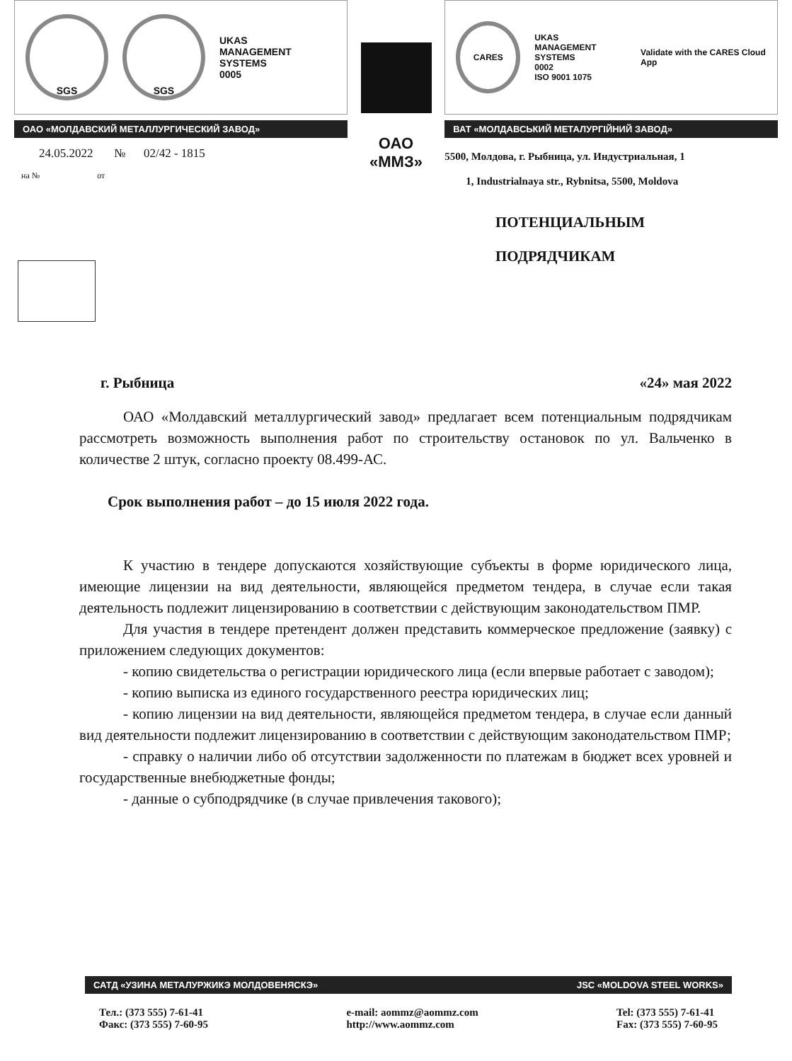SGS SGS
UKAS
MANAGEMENT SYSTEMS
0005
ОАО «МОЛДАВСКИЙ МЕТАЛЛУРГИЧЕСКИЙ ЗАВОД»
24.05.2022 № 02/42 - 1815
на № от
ОАО
«ММЗ»
CARES
UKAS
MANAGEMENT SYSTEMS
0002
ISO 9001 1075
Validate with the CARES Cloud App
ВАТ «МОЛДАВСЬКИЙ МЕТАЛУРГІЙНИЙ ЗАВОД»
5500, Молдова, г. Рыбница, ул. Индустриальная, 1
1, Industrialnaya str., Rybnitsa, 5500, Moldova
ПОТЕНЦИАЛЬНЫМ
ПОДРЯДЧИКАМ
г. Рыбница «24» мая 2022
ОАО «Молдавский металлургический завод» предлагает всем потенциальным подрядчикам рассмотреть возможность выполнения работ по строительству остановок по ул. Вальченко в количестве 2 штук, согласно проекту 08.499-АС.
Срок выполнения работ – до 15 июля 2022 года.
К участию в тендере допускаются хозяйствующие субъекты в форме юридического лица, имеющие лицензии на вид деятельности, являющейся предметом тендера, в случае если такая деятельность подлежит лицензированию в соответствии с действующим законодательством ПМР.
Для участия в тендере претендент должен представить коммерческое предложение (заявку) с приложением следующих документов:
- копию свидетельства о регистрации юридического лица (если впервые работает с заводом);
- копию выписка из единого государственного реестра юридических лиц;
- копию лицензии на вид деятельности, являющейся предметом тендера, в случае если данный вид деятельности подлежит лицензированию в соответствии с действующим законодательством ПМР;
- справку о наличии либо об отсутствии задолженности по платежам в бюджет всех уровней и государственные внебюджетные фонды;
- данные о субподрядчике (в случае привлечения такового);
САТД «УЗИНА МЕТАЛУРЖИКЭ МОЛДОВЕНЯСКЭ» JSC «MOLDOVA STEEL WORKS»
Тел.: (373 555) 7-61-41
Факс: (373 555) 7-60-95
e-mail: aommz@aommz.com
http://www.aommz.com
Tel: (373 555) 7-61-41
Fax: (373 555) 7-60-95